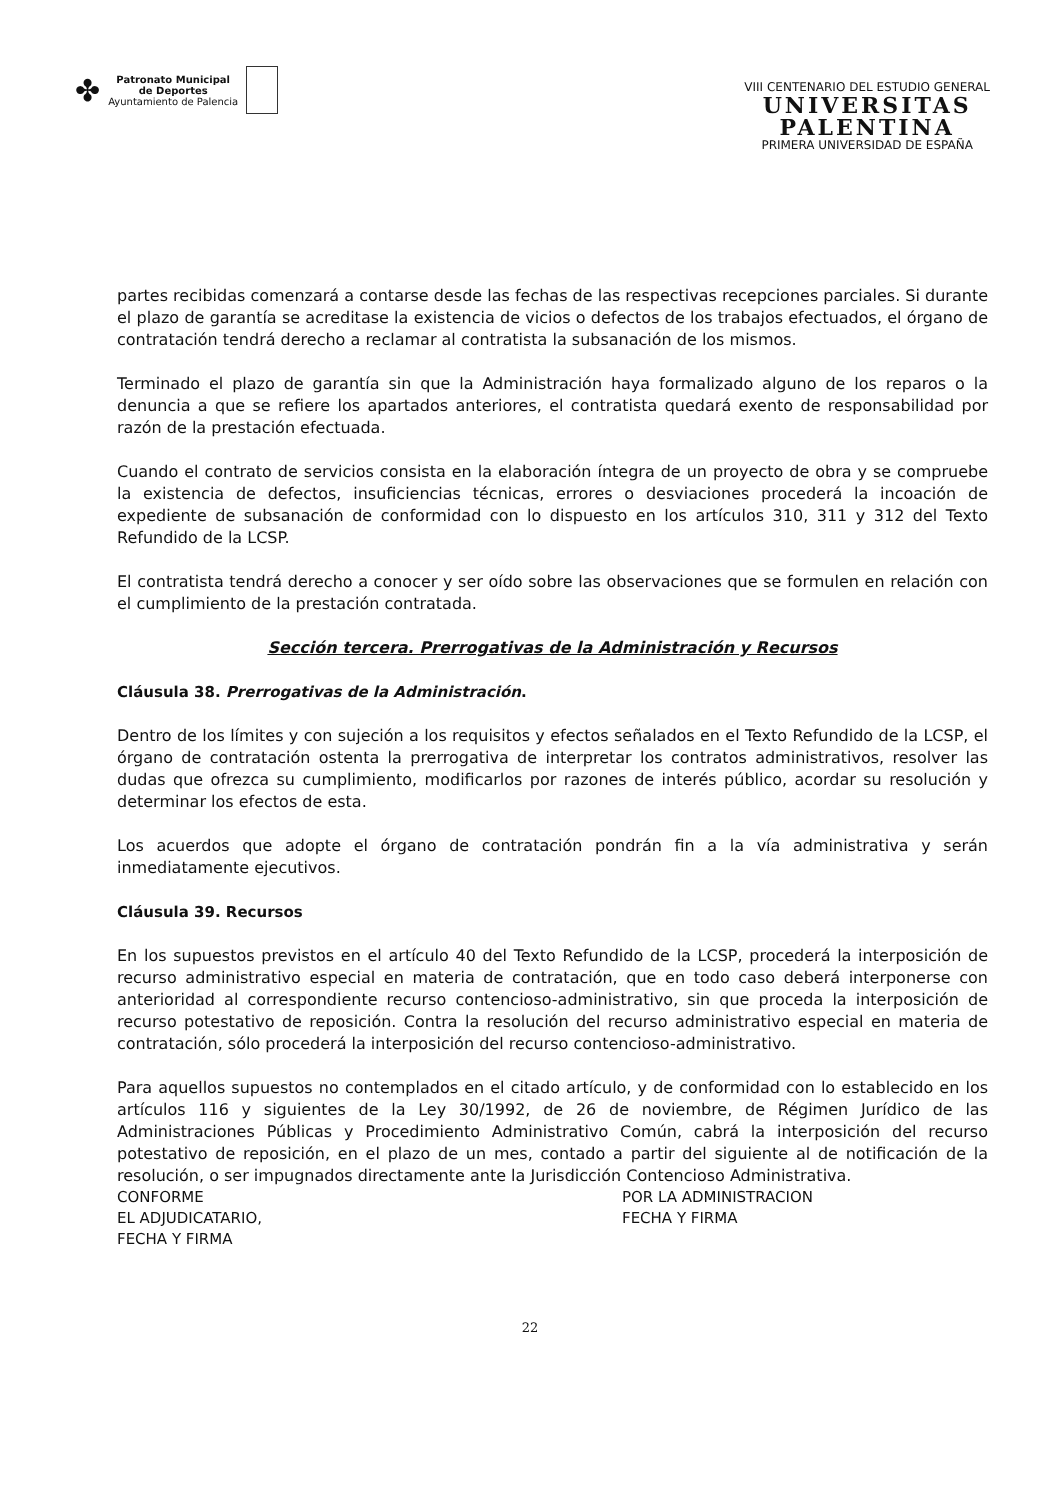✤
Patronato Municipal
de Deportes
Ayuntamiento de Palencia
VIII CENTENARIO DEL ESTUDIO GENERAL
UNIVERSITAS
PALENTINA
PRIMERA UNIVERSIDAD DE ESPAÑA
partes recibidas comenzará a contarse desde las fechas de las respectivas recepciones parciales. Si durante el plazo de garantía se acreditase la existencia de vicios o defectos de los trabajos efectuados, el órgano de contratación tendrá derecho a reclamar al contratista la subsanación de los mismos.
Terminado el plazo de garantía sin que la Administración haya formalizado alguno de los reparos o la denuncia a que se refiere los apartados anteriores, el contratista quedará exento de responsabilidad por razón de la prestación efectuada.
Cuando el contrato de servicios consista en la elaboración íntegra de un proyecto de obra y se compruebe la existencia de defectos, insuficiencias técnicas, errores o desviaciones procederá la incoación de expediente de subsanación de conformidad con lo dispuesto en los artículos 310, 311 y 312 del Texto Refundido de la LCSP.
El contratista tendrá derecho a conocer y ser oído sobre las observaciones que se formulen en relación con el cumplimiento de la prestación contratada.
Sección tercera. Prerrogativas de la Administración y Recursos
Cláusula 38. Prerrogativas de la Administración.
Dentro de los límites y con sujeción a los requisitos y efectos señalados en el Texto Refundido de la LCSP, el órgano de contratación ostenta la prerrogativa de interpretar los contratos administrativos, resolver las dudas que ofrezca su cumplimiento, modificarlos por razones de interés público, acordar su resolución y determinar los efectos de esta.
Los acuerdos que adopte el órgano de contratación pondrán fin a la vía administrativa y serán inmediatamente ejecutivos.
Cláusula 39. Recursos
En los supuestos previstos en el artículo 40 del Texto Refundido de la LCSP, procederá la interposición de recurso administrativo especial en materia de contratación, que en todo caso deberá interponerse con anterioridad al correspondiente recurso contencioso-administrativo, sin que proceda la interposición de recurso potestativo de reposición. Contra la resolución del recurso administrativo especial en materia de contratación, sólo procederá la interposición del recurso contencioso-administrativo.
Para aquellos supuestos no contemplados en el citado artículo, y de conformidad con lo establecido en los artículos 116 y siguientes de la Ley 30/1992, de 26 de noviembre, de Régimen Jurídico de las Administraciones Públicas y Procedimiento Administrativo Común, cabrá la interposición del recurso potestativo de reposición, en el plazo de un mes, contado a partir del siguiente al de notificación de la resolución, o ser impugnados directamente ante la Jurisdicción Contencioso Administrativa.
CONFORME
EL ADJUDICATARIO,
FECHA Y FIRMA
POR LA ADMINISTRACION
FECHA Y FIRMA
22